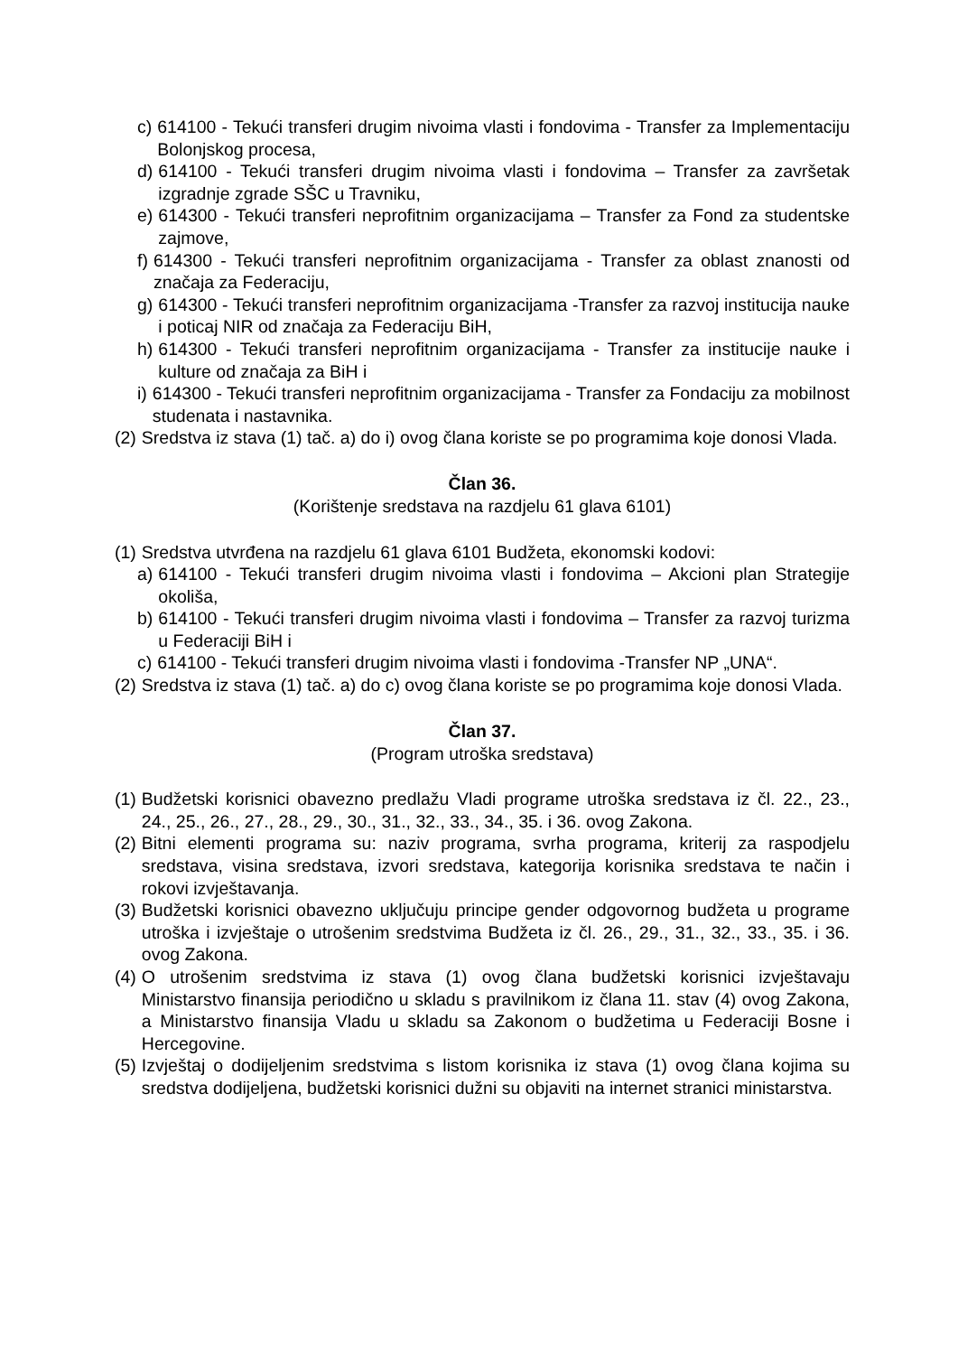c) 614100 - Tekući transferi drugim nivoima vlasti i fondovima - Transfer za Implementaciju Bolonjskog procesa,
d) 614100 - Tekući transferi drugim nivoima vlasti i fondovima – Transfer za završetak izgradnje zgrade SŠC u Travniku,
e) 614300 - Tekući transferi neprofitnim organizacijama – Transfer za Fond za studentske zajmove,
f) 614300 - Tekući transferi neprofitnim organizacijama - Transfer za oblast znanosti od značaja za Federaciju,
g) 614300 - Tekući transferi neprofitnim organizacijama -Transfer za razvoj institucija nauke i poticaj NIR od značaja za Federaciju BiH,
h) 614300 - Tekući transferi neprofitnim organizacijama - Transfer za institucije nauke i kulture od značaja za BiH i
i) 614300 - Tekući transferi neprofitnim organizacijama - Transfer za Fondaciju za mobilnost studenata i nastavnika.
(2) Sredstva iz stava (1) tač. a) do i) ovog člana koriste se po programima koje donosi Vlada.
Član 36.
(Korištenje sredstava na razdjelu 61 glava 6101)
(1) Sredstva utvrđena na razdjelu 61 glava 6101 Budžeta, ekonomski kodovi:
a) 614100 - Tekući transferi drugim nivoima vlasti i fondovima – Akcioni plan Strategije okoliša,
b) 614100 - Tekući transferi drugim nivoima vlasti i fondovima – Transfer za razvoj turizma u Federaciji BiH i
c) 614100 - Tekući transferi drugim nivoima vlasti i fondovima -Transfer NP „UNA“.
(2) Sredstva iz stava (1) tač. a) do c) ovog člana koriste se po programima koje donosi Vlada.
Član 37.
(Program utroška sredstava)
(1) Budžetski korisnici obavezno predlažu Vladi programe utroška sredstava iz čl. 22., 23., 24., 25., 26., 27., 28., 29., 30., 31., 32., 33., 34., 35. i 36. ovog Zakona.
(2) Bitni elementi programa su: naziv programa, svrha programa, kriterij za raspodjelu sredstava, visina sredstava, izvori sredstava, kategorija korisnika sredstava te način i rokovi izvještavanja.
(3) Budžetski korisnici obavezno uključuju principe gender odgovornog budžeta u programe utroška i izvještaje o utrošenim sredstvima Budžeta iz čl. 26., 29., 31., 32., 33., 35. i 36. ovog Zakona.
(4) O utrošenim sredstvima iz stava (1) ovog člana budžetski korisnici izvještavaju Ministarstvo finansija periodično u skladu s pravilnikom iz člana 11. stav (4) ovog Zakona, a Ministarstvo finansija Vladu u skladu sa Zakonom o budžetima u Federaciji Bosne i Hercegovine.
(5) Izvještaj o dodijeljenim sredstvima s listom korisnika iz stava (1) ovog člana kojima su sredstva dodijeljena, budžetski korisnici dužni su objaviti na internet stranici ministarstva.